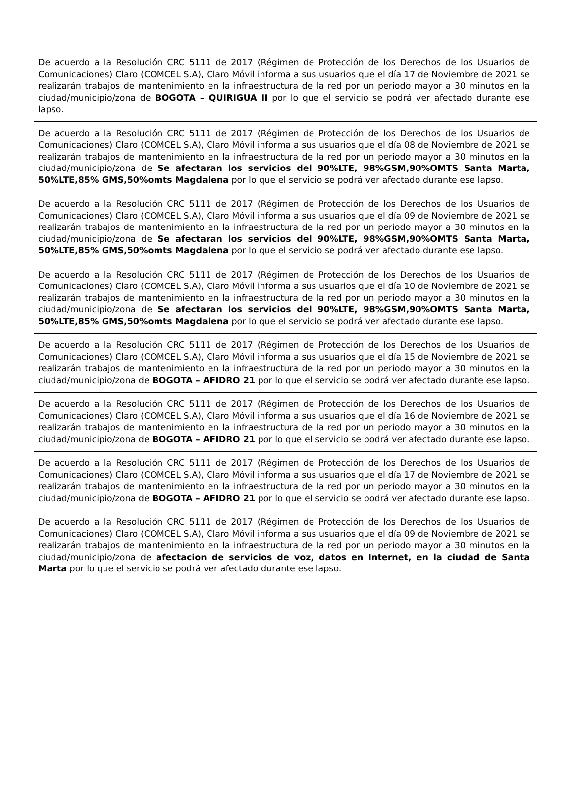| De acuerdo a la Resolución CRC 5111 de 2017 (Régimen de Protección de los Derechos de los Usuarios de Comunicaciones) Claro (COMCEL S.A), Claro Móvil informa a sus usuarios que el día 17 de Noviembre de 2021 se realizarán trabajos de mantenimiento en la infraestructura de la red por un periodo mayor a 30 minutos en la ciudad/municipio/zona de BOGOTA – QUIRIGUA II por lo que el servicio se podrá ver afectado durante ese lapso. |
| De acuerdo a la Resolución CRC 5111 de 2017 (Régimen de Protección de los Derechos de los Usuarios de Comunicaciones) Claro (COMCEL S.A), Claro Móvil informa a sus usuarios que el día 08 de Noviembre de 2021 se realizarán trabajos de mantenimiento en la infraestructura de la red por un periodo mayor a 30 minutos en la ciudad/municipio/zona de Se afectaran los servicios del 90%LTE, 98%GSM,90%OMTS Santa Marta, 50%LTE,85% GMS,50%omts Magdalena por lo que el servicio se podrá ver afectado durante ese lapso. |
| De acuerdo a la Resolución CRC 5111 de 2017 (Régimen de Protección de los Derechos de los Usuarios de Comunicaciones) Claro (COMCEL S.A), Claro Móvil informa a sus usuarios que el día 09 de Noviembre de 2021 se realizarán trabajos de mantenimiento en la infraestructura de la red por un periodo mayor a 30 minutos en la ciudad/municipio/zona de Se afectaran los servicios del 90%LTE, 98%GSM,90%OMTS Santa Marta, 50%LTE,85% GMS,50%omts Magdalena por lo que el servicio se podrá ver afectado durante ese lapso. |
| De acuerdo a la Resolución CRC 5111 de 2017 (Régimen de Protección de los Derechos de los Usuarios de Comunicaciones) Claro (COMCEL S.A), Claro Móvil informa a sus usuarios que el día 10 de Noviembre de 2021 se realizarán trabajos de mantenimiento en la infraestructura de la red por un periodo mayor a 30 minutos en la ciudad/municipio/zona de Se afectaran los servicios del 90%LTE, 98%GSM,90%OMTS Santa Marta, 50%LTE,85% GMS,50%omts Magdalena por lo que el servicio se podrá ver afectado durante ese lapso. |
| De acuerdo a la Resolución CRC 5111 de 2017 (Régimen de Protección de los Derechos de los Usuarios de Comunicaciones) Claro (COMCEL S.A), Claro Móvil informa a sus usuarios que el día 15 de Noviembre de 2021 se realizarán trabajos de mantenimiento en la infraestructura de la red por un periodo mayor a 30 minutos en la ciudad/municipio/zona de BOGOTA – AFIDRO 21 por lo que el servicio se podrá ver afectado durante ese lapso. |
| De acuerdo a la Resolución CRC 5111 de 2017 (Régimen de Protección de los Derechos de los Usuarios de Comunicaciones) Claro (COMCEL S.A), Claro Móvil informa a sus usuarios que el día 16 de Noviembre de 2021 se realizarán trabajos de mantenimiento en la infraestructura de la red por un periodo mayor a 30 minutos en la ciudad/municipio/zona de BOGOTA – AFIDRO 21 por lo que el servicio se podrá ver afectado durante ese lapso. |
| De acuerdo a la Resolución CRC 5111 de 2017 (Régimen de Protección de los Derechos de los Usuarios de Comunicaciones) Claro (COMCEL S.A), Claro Móvil informa a sus usuarios que el día 17 de Noviembre de 2021 se realizarán trabajos de mantenimiento en la infraestructura de la red por un periodo mayor a 30 minutos en la ciudad/municipio/zona de BOGOTA – AFIDRO 21 por lo que el servicio se podrá ver afectado durante ese lapso. |
| De acuerdo a la Resolución CRC 5111 de 2017 (Régimen de Protección de los Derechos de los Usuarios de Comunicaciones) Claro (COMCEL S.A), Claro Móvil informa a sus usuarios que el día 09 de Noviembre de 2021 se realizarán trabajos de mantenimiento en la infraestructura de la red por un periodo mayor a 30 minutos en la ciudad/municipio/zona de afectacion de servicios de voz, datos en Internet, en la ciudad de Santa Marta por lo que el servicio se podrá ver afectado durante ese lapso. |